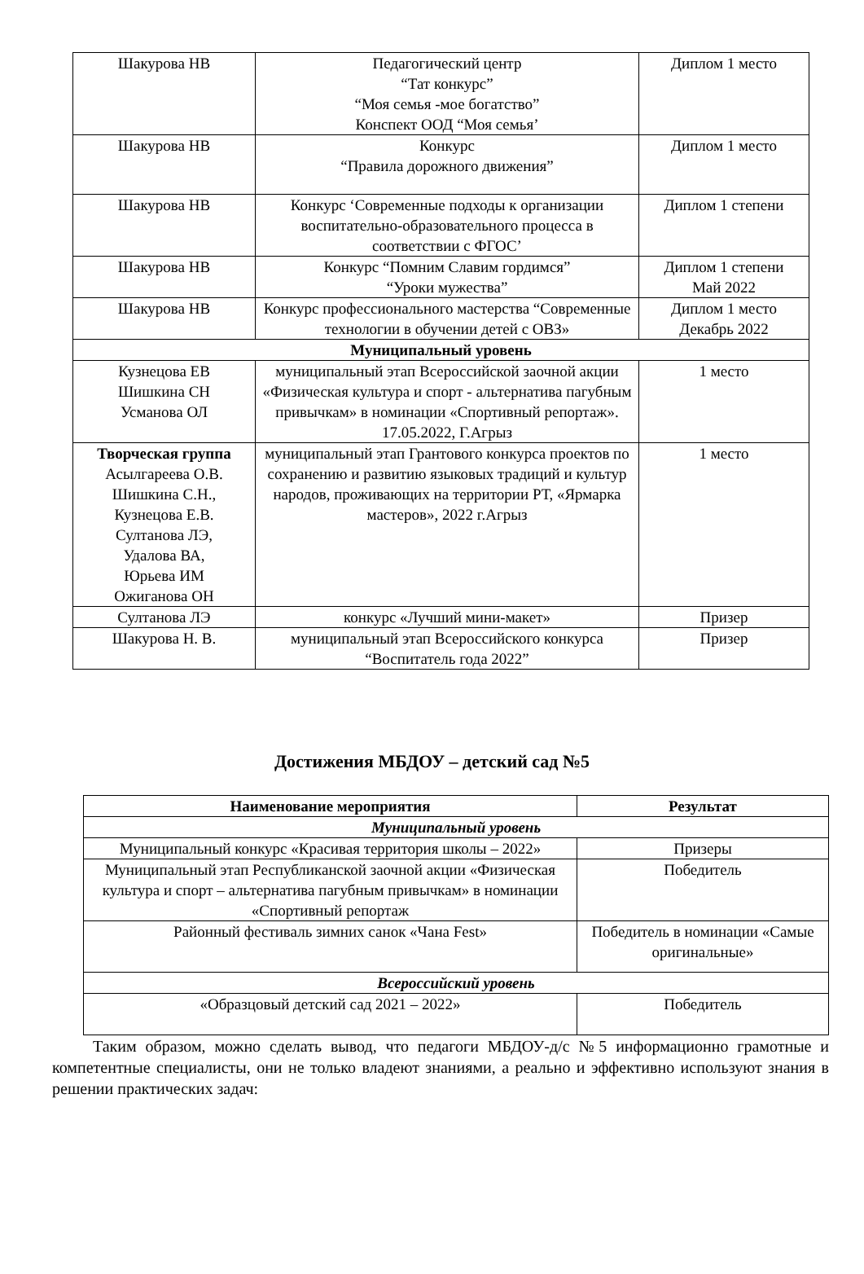| Шакурова НВ | Педагогический центр “Тат конкурс” “Моя семья -мое богатство” Конспект ООД “Моя семья’ | Диплом 1 место |
| Шакурова НВ | Конкурс “Правила дорожного движения” | Диплом 1 место |
| Шакурова НВ | Конкурс ‘Современные подходы к организации воспитательно-образовательного процесса в соответствии с ФГОС’ | Диплом 1 степени |
| Шакурова НВ | Конкурс “Помним Славим гордимся” “Уроки мужества” | Диплом 1 степени Май 2022 |
| Шакурова НВ | Конкурс профессионального мастерства “Современные технологии в обучении детей с ОВЗ» | Диплом 1 место Декабрь 2022 |
| Муниципальный уровень | | |
| Кузнецова ЕВ Шишкина СН Усманова ОЛ | муниципальный этап Всероссийской заочной акции «Физическая культура и спорт - альтернатива пагубным привычкам» в номинации «Спортивный репортаж». 17.05.2022, Г.Агрыз | 1 место |
| Творческая группа Асылгареева О.В. Шишкина С.Н., Кузнецова Е.В. Султанова ЛЭ, Удалова ВА, Юрьева ИМ Ожиганова ОН | муниципальный этап Грантового конкурса проектов по сохранению и развитию языковых традиций и культур народов, проживающих на территории РТ, «Ярмарка мастеров», 2022 г.Агрыз | 1 место |
| Султанова ЛЭ | конкурс «Лучший мини-макет» | Призер |
| Шакурова Н. В. | муниципальный этап Всероссийского конкурса “Воспитатель года 2022” | Призер |
Достижения МБДОУ – детский сад №5
| Наименование мероприятия | Результат |
| --- | --- |
| Муниципальный уровень | |
| Муниципальный конкурс «Красивая территория школы – 2022» | Призеры |
| Муниципальный этап Республиканской заочной акции «Физическая культура и спорт – альтернатива пагубным привычкам» в номинации «Спортивный репортаж | Победитель |
| Районный фестиваль зимних санок «Чана Fest» | Победитель в номинации «Самые оригинальные» |
| Всероссийский уровень | |
| «Образцовый детский сад 2021 – 2022» | Победитель |
Таким образом, можно сделать вывод, что педагоги МБДОУ-д/с №5 информационно грамотные и компетентные специалисты, они не только владеют знаниями, а реально и эффективно используют знания в решении практических задач: